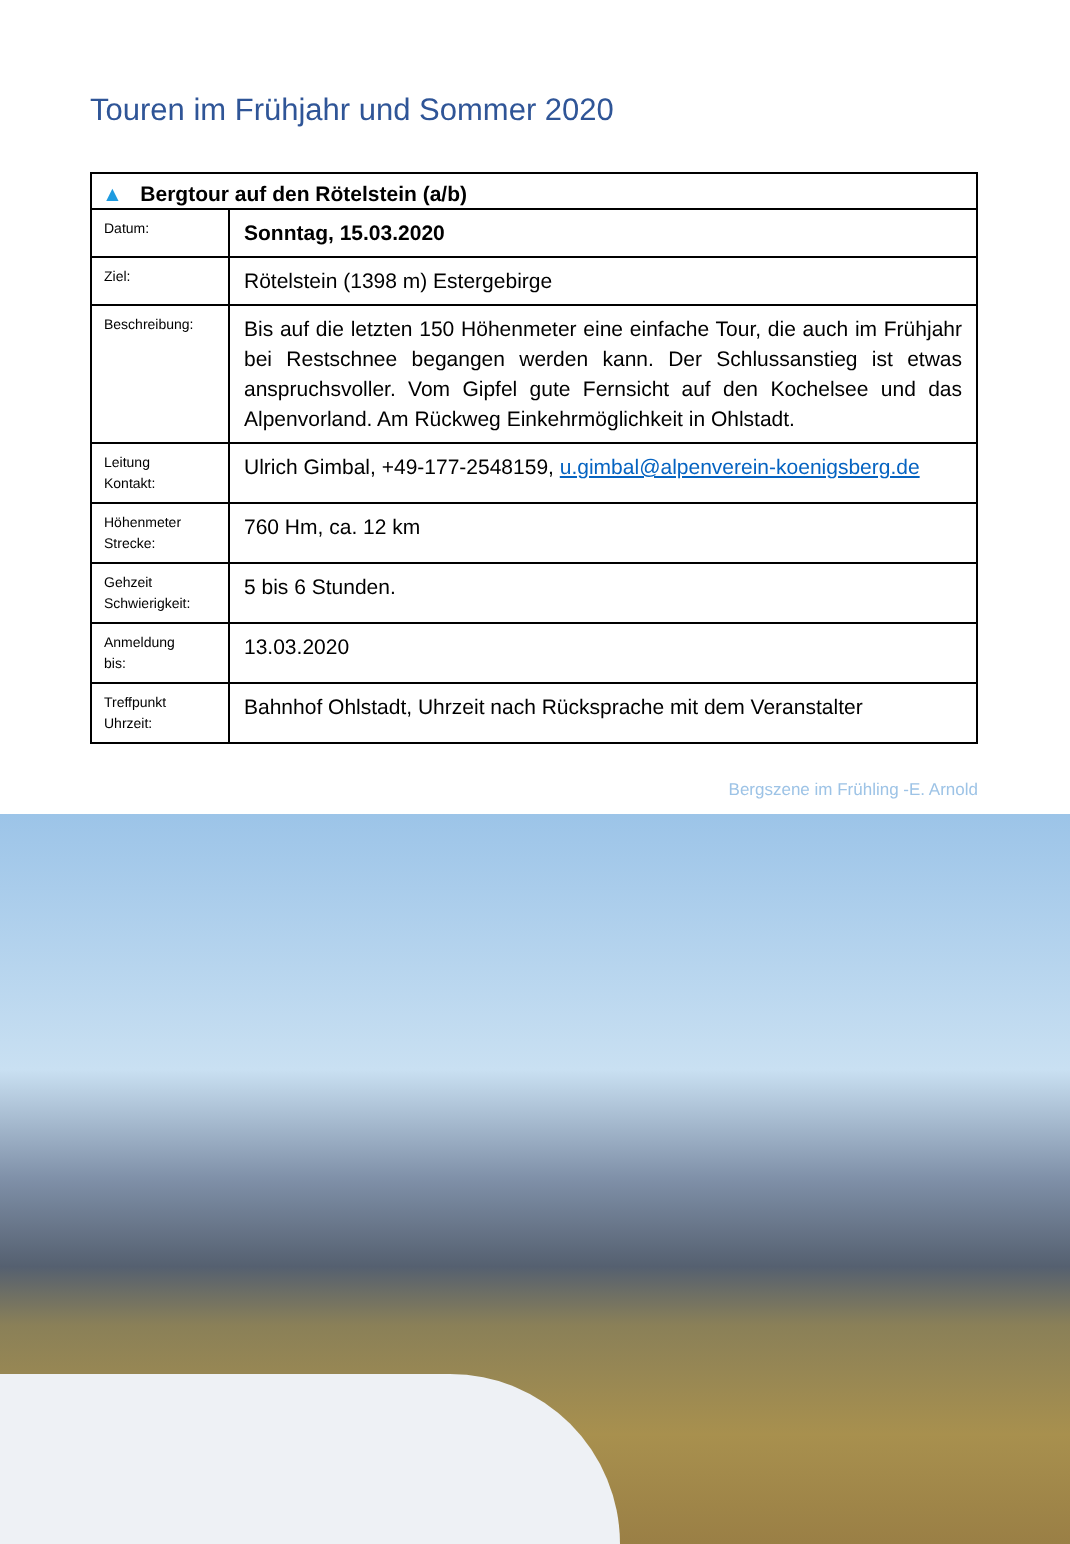Touren im Frühjahr und Sommer 2020
| ▲ Bergtour auf den Rötelstein (a/b) | |
| --- | --- |
| Datum: | Sonntag, 15.03.2020 |
| Ziel: | Rötelstein (1398 m) Estergebirge |
| Beschreibung: | Bis auf die letzten 150 Höhenmeter eine einfache Tour, die auch im Frühjahr bei Restschnee begangen werden kann. Der Schlussanstieg ist etwas anspruchsvoller. Vom Gipfel gute Fernsicht auf den Kochelsee und das Alpenvorland. Am Rückweg Einkehrmöglichkeit in Ohlstadt. |
| Leitung Kontakt: | Ulrich Gimbal, +49-177-2548159, u.gimbal@alpenverein-koenigsberg.de |
| Höhenmeter Strecke: | 760 Hm, ca. 12 km |
| Gehzeit Schwierigkeit: | 5 bis 6 Stunden. |
| Anmeldung bis: | 13.03.2020 |
| Treffpunkt Uhrzeit: | Bahnhof Ohlstadt, Uhrzeit nach Rücksprache mit dem Veranstalter |
Bergszene im Frühling -E. Arnold